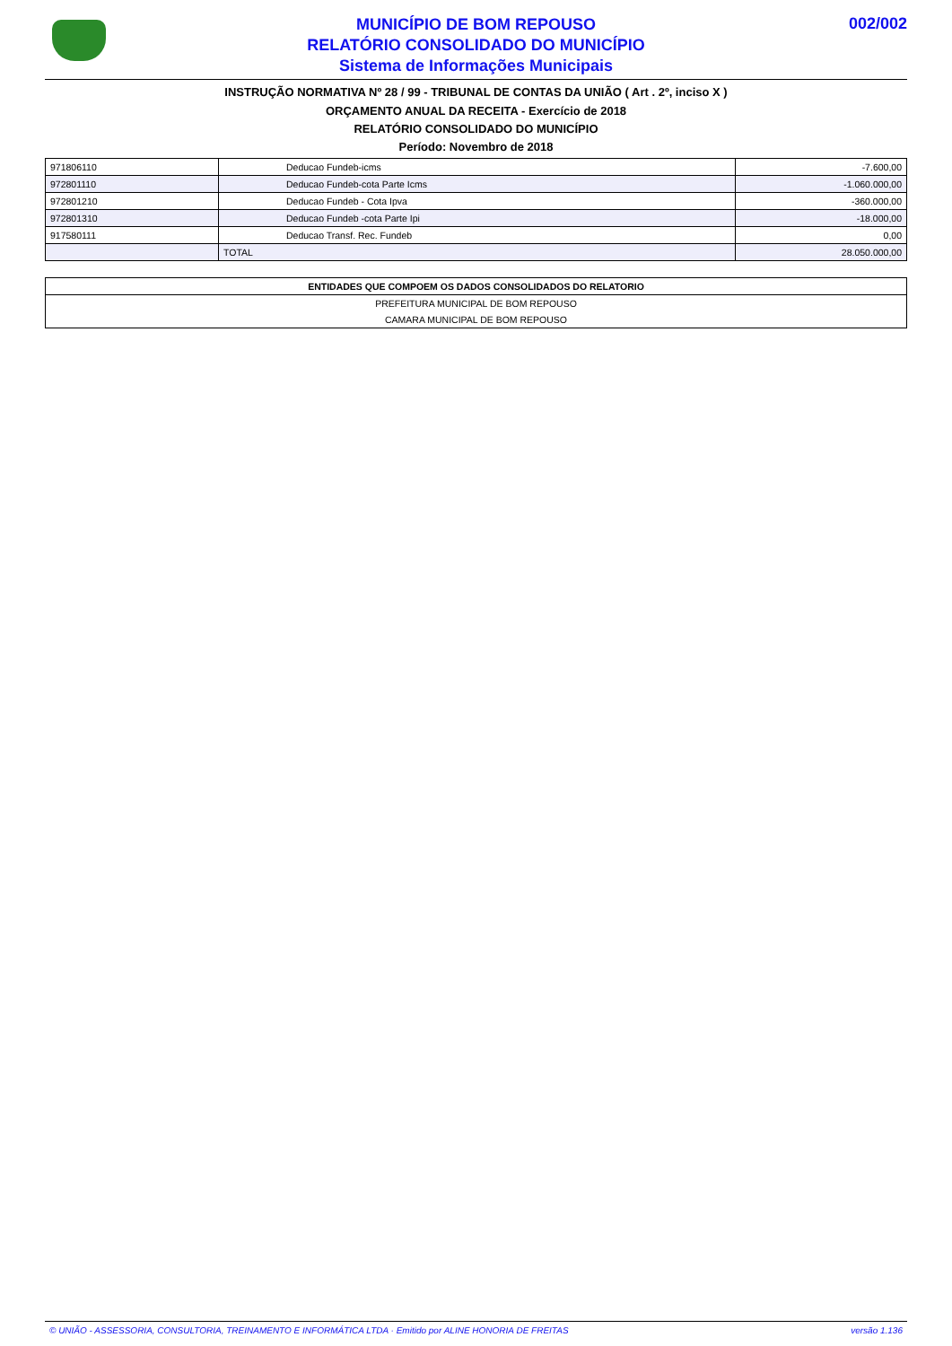MUNICÍPIO DE BOM REPOUSO
RELATÓRIO CONSOLIDADO DO MUNICÍPIO
Sistema de Informações Municipais
002/002
INSTRUÇÃO NORMATIVA Nº 28 / 99 - TRIBUNAL DE CONTAS DA UNIÃO ( Art . 2º, inciso X )
ORÇAMENTO ANUAL DA RECEITA - Exercício de 2018
RELATÓRIO CONSOLIDADO DO MUNICÍPIO
Período: Novembro de 2018
| 971806110 | Deducao Fundeb-icms | -7.600,00 |
| 972801110 | Deducao Fundeb-cota Parte Icms | -1.060.000,00 |
| 972801210 | Deducao Fundeb - Cota Ipva | -360.000,00 |
| 972801310 | Deducao Fundeb -cota Parte Ipi | -18.000,00 |
| 917580111 | Deducao Transf. Rec. Fundeb | 0,00 |
| | TOTAL | 28.050.000,00 |
| ENTIDADES QUE COMPOEM OS DADOS CONSOLIDADOS DO RELATORIO |
| --- |
| PREFEITURA MUNICIPAL DE BOM REPOUSO |
| CAMARA MUNICIPAL DE BOM REPOUSO |
© UNIÃO - ASSESSORIA, CONSULTORIA, TREINAMENTO E INFORMÁTICA LTDA · Emitido por ALINE HONORIA DE FREITAS versão 1.136